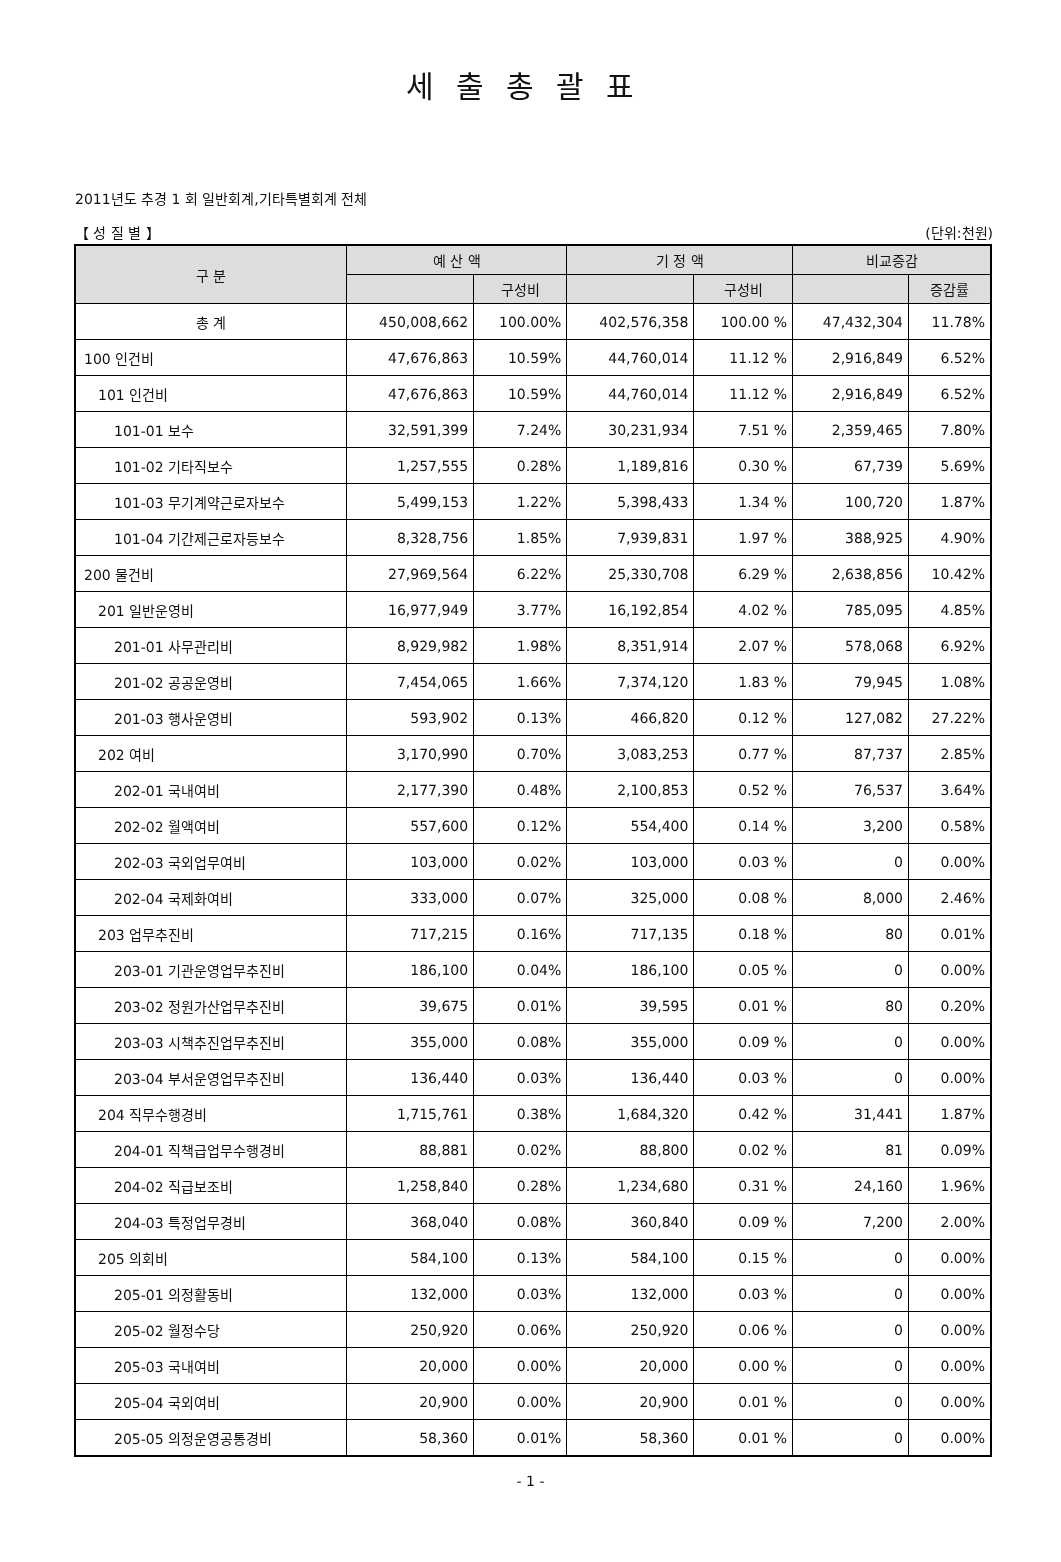세출총괄표
2011년도 추경 1 회 일반회계,기타특별회계 전체
【 성 질 별 】 (단위:천원)
| 구 분 | 예 산 액 | | 기 정 액 | | 비교증감 | |
| --- | --- | --- | --- | --- | --- | --- |
| | | 구성비 | | 구성비 | | 증감률 |
| 총 계 | 450,008,662 | 100.00% | 402,576,358 | 100.00 % | 47,432,304 | 11.78% |
| 100 인건비 | 47,676,863 | 10.59% | 44,760,014 | 11.12 % | 2,916,849 | 6.52% |
| 101 인건비 | 47,676,863 | 10.59% | 44,760,014 | 11.12 % | 2,916,849 | 6.52% |
| 101-01 보수 | 32,591,399 | 7.24% | 30,231,934 | 7.51 % | 2,359,465 | 7.80% |
| 101-02 기타직보수 | 1,257,555 | 0.28% | 1,189,816 | 0.30 % | 67,739 | 5.69% |
| 101-03 무기계약근로자보수 | 5,499,153 | 1.22% | 5,398,433 | 1.34 % | 100,720 | 1.87% |
| 101-04 기간제근로자등보수 | 8,328,756 | 1.85% | 7,939,831 | 1.97 % | 388,925 | 4.90% |
| 200 물건비 | 27,969,564 | 6.22% | 25,330,708 | 6.29 % | 2,638,856 | 10.42% |
| 201 일반운영비 | 16,977,949 | 3.77% | 16,192,854 | 4.02 % | 785,095 | 4.85% |
| 201-01 사무관리비 | 8,929,982 | 1.98% | 8,351,914 | 2.07 % | 578,068 | 6.92% |
| 201-02 공공운영비 | 7,454,065 | 1.66% | 7,374,120 | 1.83 % | 79,945 | 1.08% |
| 201-03 행사운영비 | 593,902 | 0.13% | 466,820 | 0.12 % | 127,082 | 27.22% |
| 202 여비 | 3,170,990 | 0.70% | 3,083,253 | 0.77 % | 87,737 | 2.85% |
| 202-01 국내여비 | 2,177,390 | 0.48% | 2,100,853 | 0.52 % | 76,537 | 3.64% |
| 202-02 월액여비 | 557,600 | 0.12% | 554,400 | 0.14 % | 3,200 | 0.58% |
| 202-03 국외업무여비 | 103,000 | 0.02% | 103,000 | 0.03 % | 0 | 0.00% |
| 202-04 국제화여비 | 333,000 | 0.07% | 325,000 | 0.08 % | 8,000 | 2.46% |
| 203 업무추진비 | 717,215 | 0.16% | 717,135 | 0.18 % | 80 | 0.01% |
| 203-01 기관운영업무추진비 | 186,100 | 0.04% | 186,100 | 0.05 % | 0 | 0.00% |
| 203-02 정원가산업무추진비 | 39,675 | 0.01% | 39,595 | 0.01 % | 80 | 0.20% |
| 203-03 시책추진업무추진비 | 355,000 | 0.08% | 355,000 | 0.09 % | 0 | 0.00% |
| 203-04 부서운영업무추진비 | 136,440 | 0.03% | 136,440 | 0.03 % | 0 | 0.00% |
| 204 직무수행경비 | 1,715,761 | 0.38% | 1,684,320 | 0.42 % | 31,441 | 1.87% |
| 204-01 직책급업무수행경비 | 88,881 | 0.02% | 88,800 | 0.02 % | 81 | 0.09% |
| 204-02 직급보조비 | 1,258,840 | 0.28% | 1,234,680 | 0.31 % | 24,160 | 1.96% |
| 204-03 특정업무경비 | 368,040 | 0.08% | 360,840 | 0.09 % | 7,200 | 2.00% |
| 205 의회비 | 584,100 | 0.13% | 584,100 | 0.15 % | 0 | 0.00% |
| 205-01 의정활동비 | 132,000 | 0.03% | 132,000 | 0.03 % | 0 | 0.00% |
| 205-02 월정수당 | 250,920 | 0.06% | 250,920 | 0.06 % | 0 | 0.00% |
| 205-03 국내여비 | 20,000 | 0.00% | 20,000 | 0.00 % | 0 | 0.00% |
| 205-04 국외여비 | 20,900 | 0.00% | 20,900 | 0.01 % | 0 | 0.00% |
| 205-05 의정운영공통경비 | 58,360 | 0.01% | 58,360 | 0.01 % | 0 | 0.00% |
- 1 -